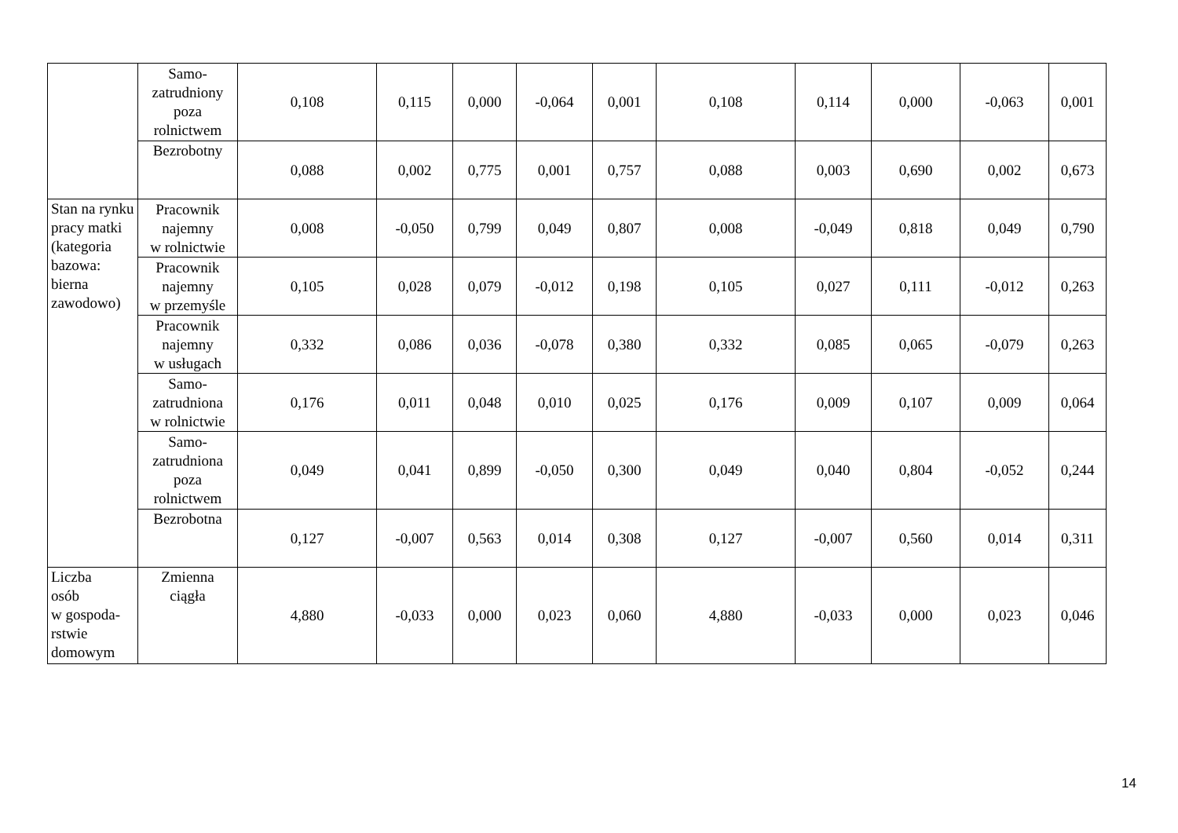| | Samo- zatrudniony poza rolnictwem | 0,108 | 0,115 | 0,000 | -0,064 | 0,001 | 0,108 | 0,114 | 0,000 | -0,063 | 0,001 |
| | Bezrobotny | 0,088 | 0,002 | 0,775 | 0,001 | 0,757 | 0,088 | 0,003 | 0,690 | 0,002 | 0,673 |
| Stan na rynku pracy matki (kategoria bazowa: bierna zawodowo) | Pracownik najemny w rolnictwie | 0,008 | -0,050 | 0,799 | 0,049 | 0,807 | 0,008 | -0,049 | 0,818 | 0,049 | 0,790 |
| | Pracownik najemny w przemyśle | 0,105 | 0,028 | 0,079 | -0,012 | 0,198 | 0,105 | 0,027 | 0,111 | -0,012 | 0,263 |
| | Pracownik najemny w usługach | 0,332 | 0,086 | 0,036 | -0,078 | 0,380 | 0,332 | 0,085 | 0,065 | -0,079 | 0,263 |
| | Samo- zatrudniona w rolnictwie | 0,176 | 0,011 | 0,048 | 0,010 | 0,025 | 0,176 | 0,009 | 0,107 | 0,009 | 0,064 |
| | Samo- zatrudniona poza rolnictwem | 0,049 | 0,041 | 0,899 | -0,050 | 0,300 | 0,049 | 0,040 | 0,804 | -0,052 | 0,244 |
| | Bezrobotna | 0,127 | -0,007 | 0,563 | 0,014 | 0,308 | 0,127 | -0,007 | 0,560 | 0,014 | 0,311 |
| Liczba osób w gospoda- rstwie domowym | Zmienna ciągła | 4,880 | -0,033 | 0,000 | 0,023 | 0,060 | 4,880 | -0,033 | 0,000 | 0,023 | 0,046 |
14